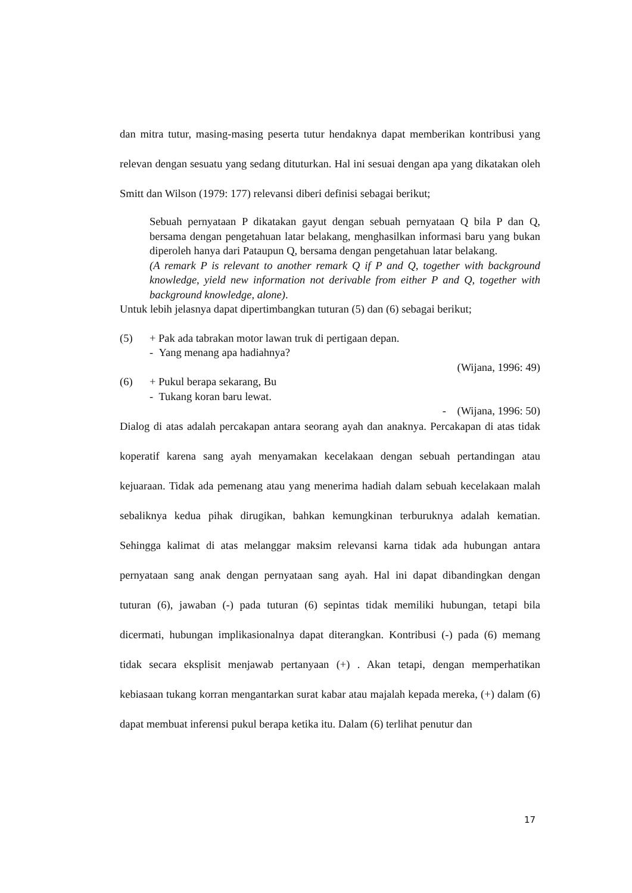dan mitra tutur, masing-masing peserta tutur hendaknya dapat memberikan kontribusi yang relevan dengan sesuatu yang sedang dituturkan. Hal ini sesuai dengan apa yang dikatakan oleh Smitt dan Wilson (1979: 177) relevansi diberi definisi sebagai berikut;
Sebuah pernyataan P dikatakan gayut dengan sebuah pernyataan Q bila P dan Q, bersama dengan pengetahuan latar belakang, menghasilkan informasi baru yang bukan diperoleh hanya dari Pataupun Q, bersama dengan pengetahuan latar belakang.
(A remark P is relevant to another remark Q if P and Q, together with background knowledge, yield new information not derivable from either P and Q, together with background knowledge, alone).
Untuk lebih jelasnya dapat dipertimbangkan tuturan (5) dan (6) sebagai berikut;
(5) + Pak ada tabrakan motor lawan truk di pertigaan depan.
- Yang menang apa hadiahnya?
(Wijana, 1996: 49)
(6) + Pukul berapa sekarang, Bu
- Tukang koran baru lewat.
- (Wijana, 1996: 50)
Dialog di atas adalah percakapan antara seorang ayah dan anaknya. Percakapan di atas tidak koperatif karena sang ayah menyamakan kecelakaan dengan sebuah pertandingan atau kejuaraan. Tidak ada pemenang atau yang menerima hadiah dalam sebuah kecelakaan malah sebaliknya kedua pihak dirugikan, bahkan kemungkinan terburuknya adalah kematian. Sehingga kalimat di atas melanggar maksim relevansi karna tidak ada hubungan antara pernyataan sang anak dengan pernyataan sang ayah. Hal ini dapat dibandingkan dengan tuturan (6), jawaban (-) pada tuturan (6) sepintas tidak memiliki hubungan, tetapi bila dicermati, hubungan implikasionalnya dapat diterangkan. Kontribusi (-) pada (6) memang tidak secara eksplisit menjawab pertanyaan (+) . Akan tetapi, dengan memperhatikan kebiasaan tukang korran mengantarkan surat kabar atau majalah kepada mereka, (+) dalam (6) dapat membuat inferensi pukul berapa ketika itu. Dalam (6) terlihat penutur dan
17